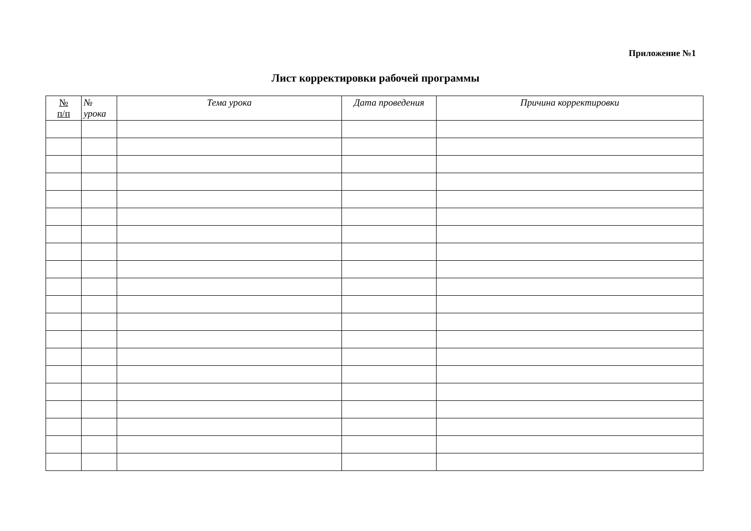Приложение №1
Лист корректировки рабочей программы
| № п/п | № урока | Тема урока | Дата проведения | Причина корректировки |
| --- | --- | --- | --- | --- |